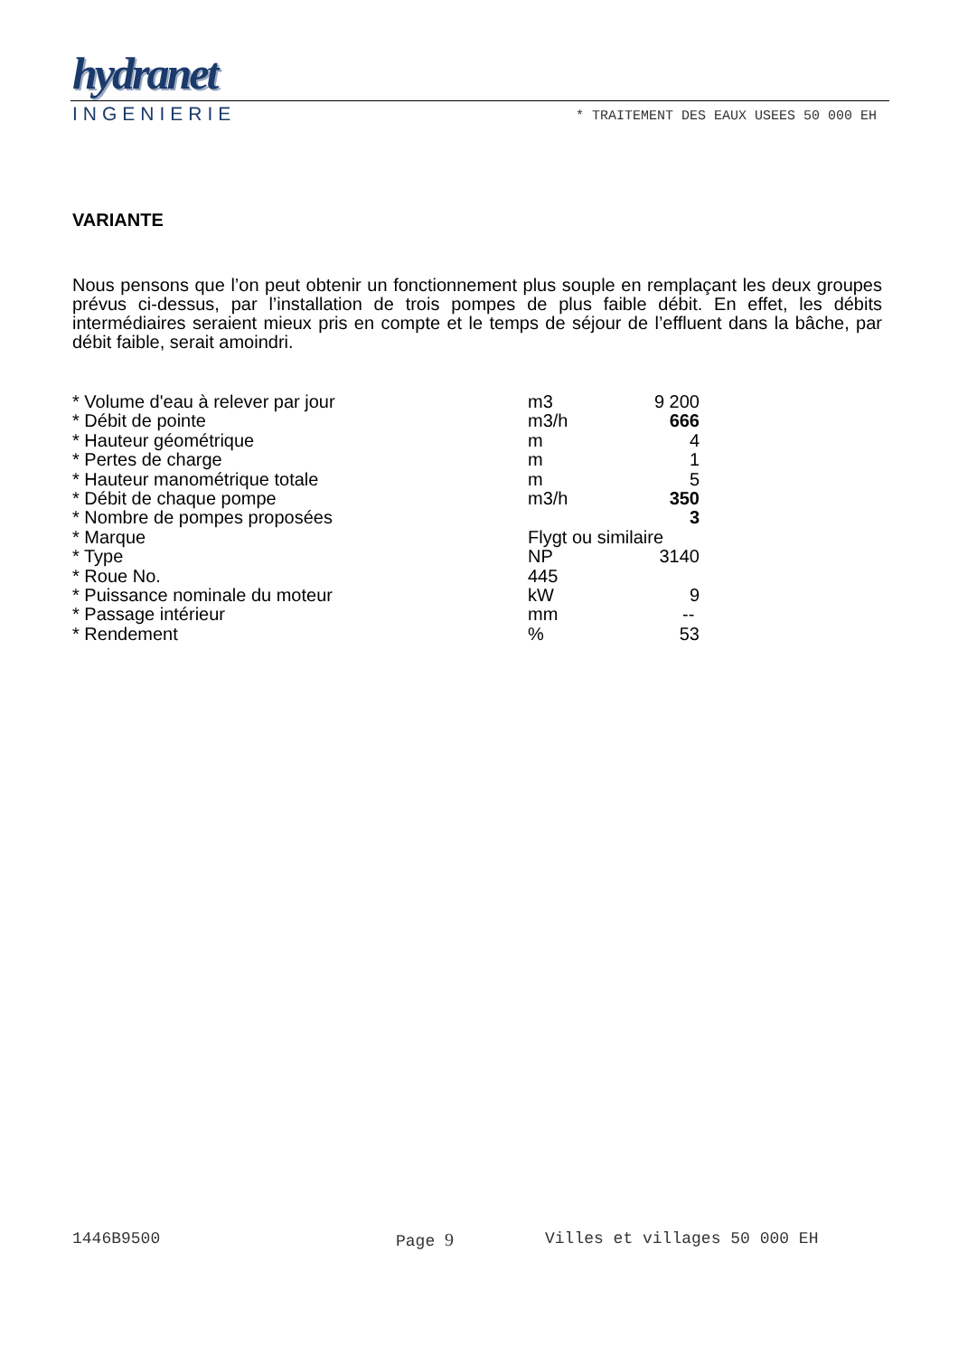hydranet
INGENIERIE * TRAITEMENT DES EAUX USEES 50 000 EH
VARIANTE
Nous pensons que l’on peut obtenir un fonctionnement plus souple en remplaçant les deux groupes prévus ci-dessus, par l’installation de trois pompes de plus faible débit. En effet, les débits intermédiaires seraient mieux pris en compte et le temps de séjour de l’effluent dans la bâche, par débit faible, serait amoindri.
| * Volume d'eau à relever par jour | m3 | 9 200 |
| * Débit de pointe | m3/h | 666 |
| * Hauteur géométrique | m | 4 |
| * Pertes de charge | m | 1 |
| * Hauteur manométrique totale | m | 5 |
| * Débit de chaque pompe | m3/h | 350 |
| * Nombre de pompes proposées | | 3 |
| * Marque | Flygt ou similaire | |
| * Type | NP | 3140 |
| * Roue No. | 445 | |
| * Puissance nominale du moteur | kW | 9 |
| * Passage intérieur | mm | -- |
| * Rendement | % | 53 |
1446B9500 Page 9 Villes et villages 50 000 EH